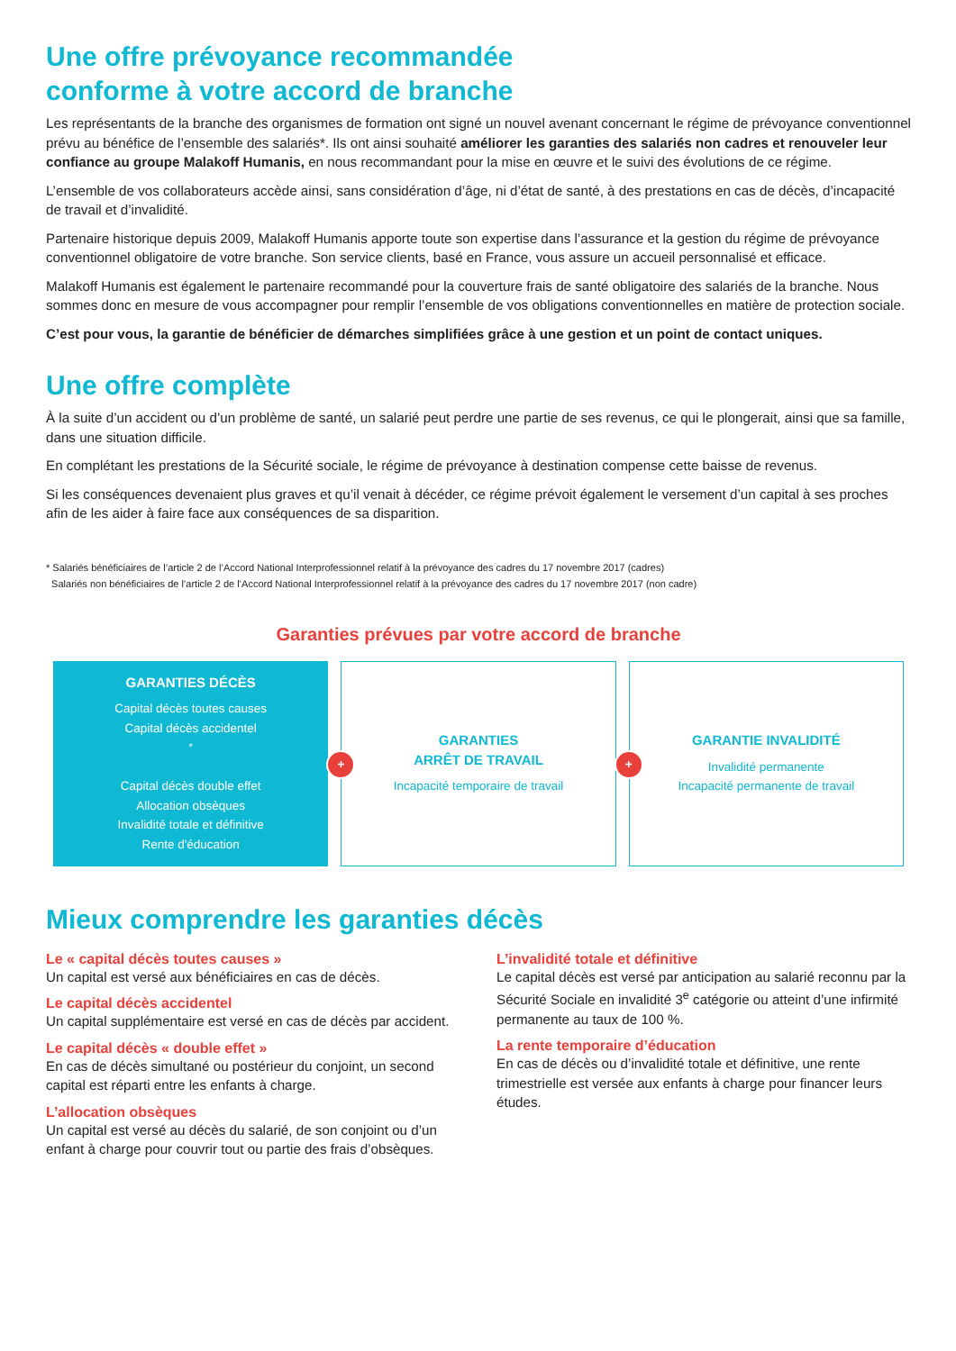Une offre prévoyance recommandée
conforme à votre accord de branche
Les représentants de la branche des organismes de formation ont signé un nouvel avenant concernant le régime de prévoyance conventionnel prévu au bénéfice de l’ensemble des salariés*. Ils ont ainsi souhaité améliorer les garanties des salariés non cadres et renouveler leur confiance au groupe Malakoff Humanis, en nous recommandant pour la mise en œuvre et le suivi des évolutions de ce régime.
L’ensemble de vos collaborateurs accède ainsi, sans considération d’âge, ni d’état de santé, à des prestations en cas de décès, d’incapacité de travail et d’invalidité.
Partenaire historique depuis 2009, Malakoff Humanis apporte toute son expertise dans l’assurance et la gestion du régime de prévoyance conventionnel obligatoire de votre branche. Son service clients, basé en France, vous assure un accueil personnalisé et efficace.
Malakoff Humanis est également le partenaire recommandé pour la couverture frais de santé obligatoire des salariés de la branche. Nous sommes donc en mesure de vous accompagner pour remplir l’ensemble de vos obligations conventionnelles en matière de protection sociale.
C’est pour vous, la garantie de bénéficier de démarches simplifiées grâce à une gestion et un point de contact uniques.
Une offre complète
À la suite d’un accident ou d’un problème de santé, un salarié peut perdre une partie de ses revenus, ce qui le plongerait, ainsi que sa famille, dans une situation difficile.
En complétant les prestations de la Sécurité sociale, le régime de prévoyance à destination compense cette baisse de revenus.
Si les conséquences devenaient plus graves et qu’il venait à décéder, ce régime prévoit également le versement d’un capital à ses proches afin de les aider à faire face aux conséquences de sa disparition.
* Salariés bénéficiaires de l’article 2 de l’Accord National Interprofessionnel relatif à la prévoyance des cadres du 17 novembre 2017 (cadres)
Salariés non bénéficiaires de l’article 2 de l’Accord National Interprofessionnel relatif à la prévoyance des cadres du 17 novembre 2017 (non cadre)
Garanties prévues par votre accord de branche
GARANTIES DÉCÈS
Capital décès toutes causes
Capital décès accidentel<sup>*</sup>
Capital décès double effet
Allocation obsèques
Invalidité totale et définitive
Rente d'éducation
+
GARANTIES
ARRÊT DE TRAVAIL
Incapacité temporaire de travail
+
GARANTIE INVALIDITÉ
Invalidité permanente
Incapacité permanente de travail
Mieux comprendre les garanties décès
Le « capital décès toutes causes »
Un capital est versé aux bénéficiaires en cas de décès.
Le capital décès accidentel
Un capital supplémentaire est versé en cas de décès par accident.
Le capital décès « double effet »
En cas de décès simultané ou postérieur du conjoint, un second capital est réparti entre les enfants à charge.
L’allocation obsèques
Un capital est versé au décès du salarié, de son conjoint ou d’un enfant à charge pour couvrir tout ou partie des frais d’obsèques.
L’invalidité totale et définitive
Le capital décès est versé par anticipation au salarié reconnu par la Sécurité Sociale en invalidité 3<sup>e</sup> catégorie ou atteint d’une infirmité permanente au taux de 100 %.
La rente temporaire d’éducation
En cas de décès ou d’invalidité totale et définitive, une rente trimestrielle est versée aux enfants à charge pour financer leurs études.